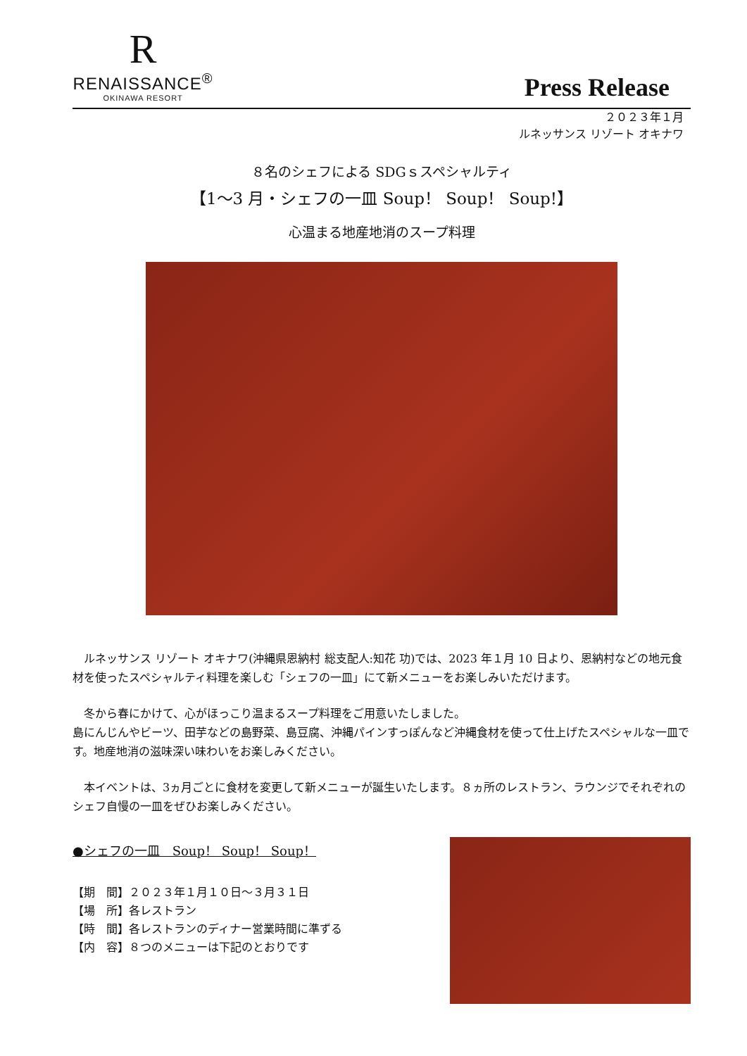R
RENAISSANCE<sup>®</sup>
OKINAWA RESORT
Press Release
２０２３年１月
ルネッサンス リゾート オキナワ
８名のシェフによる SDGｓスペシャルティ
【1～3 月・シェフの一皿 Soup！ Soup！ Soup!】
心温まる地産地消のスープ料理
　ルネッサンス リゾート オキナワ(沖縄県恩納村 総支配人:知花 功)では、2023 年１月 10 日より、恩納村などの地元食材を使ったスペシャルティ料理を楽しむ「シェフの一皿」にて新メニューをお楽しみいただけます。
　冬から春にかけて、心がほっこり温まるスープ料理をご用意いたしました。
島にんじんやビーツ、田芋などの島野菜、島豆腐、沖縄パインすっぽんなど沖縄食材を使って仕上げたスペシャルな一皿です。地産地消の滋味深い味わいをお楽しみください。
　本イベントは、3ヵ月ごとに食材を変更して新メニューが誕生いたします。８ヵ所のレストラン、ラウンジでそれぞれのシェフ自慢の一皿をぜひお楽しみください。
●シェフの一皿　Soup！ Soup！ Soup！
【期　間】２０２３年１月１０日～３月３１日
【場　所】各レストラン
【時　間】各レストランのディナー営業時間に準ずる
【内　容】８つのメニューは下記のとおりです